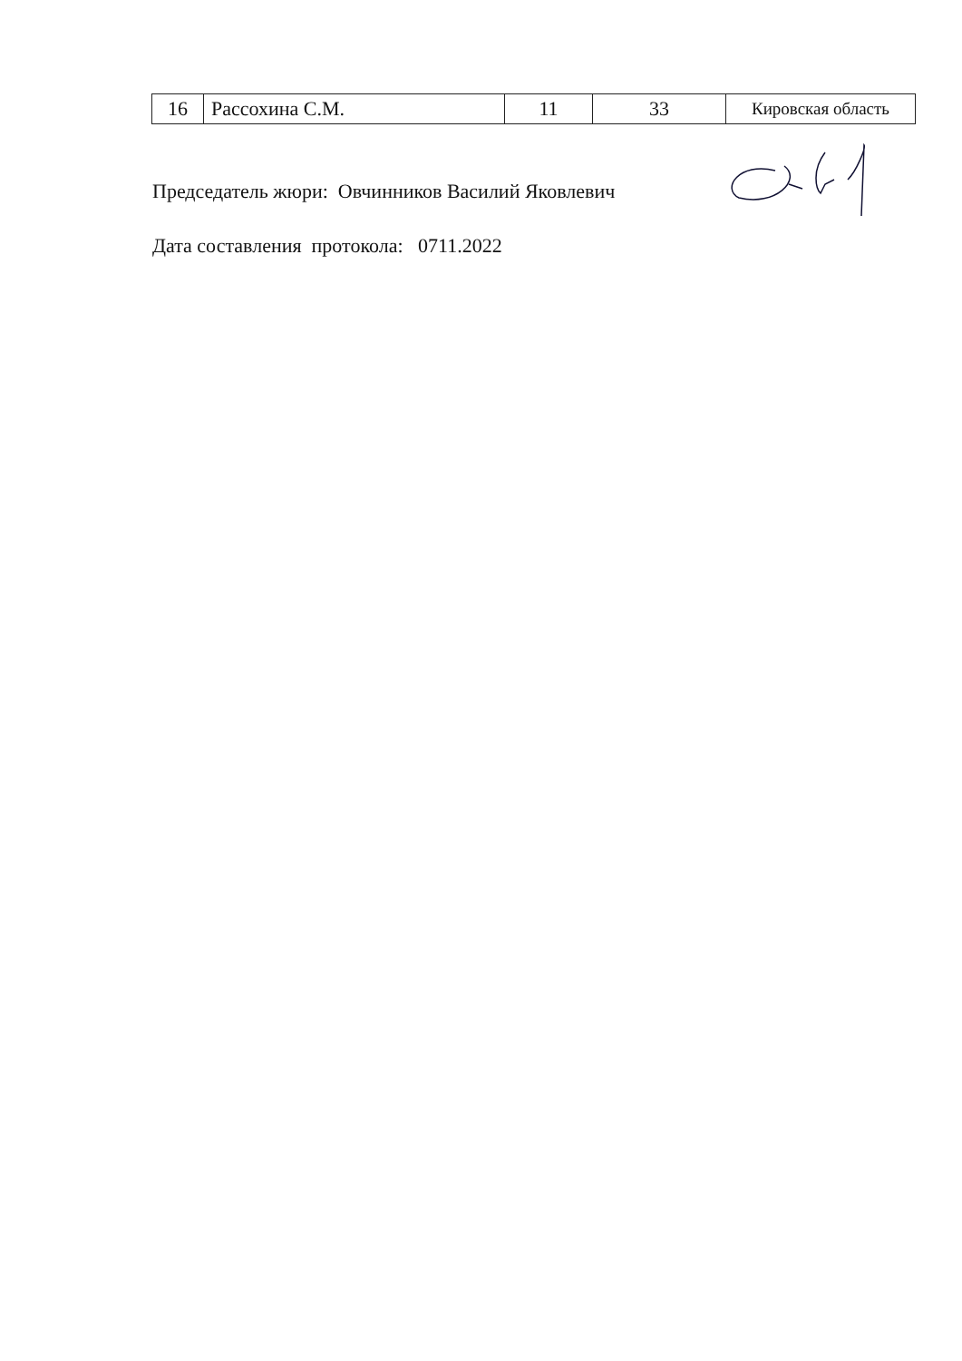| 16 | Рассохина С.М. | 11 | 33 | Кировская область |
Председатель жюри: Овчинников Василий Яковлевич
Дата составления протокола: 0711.2022